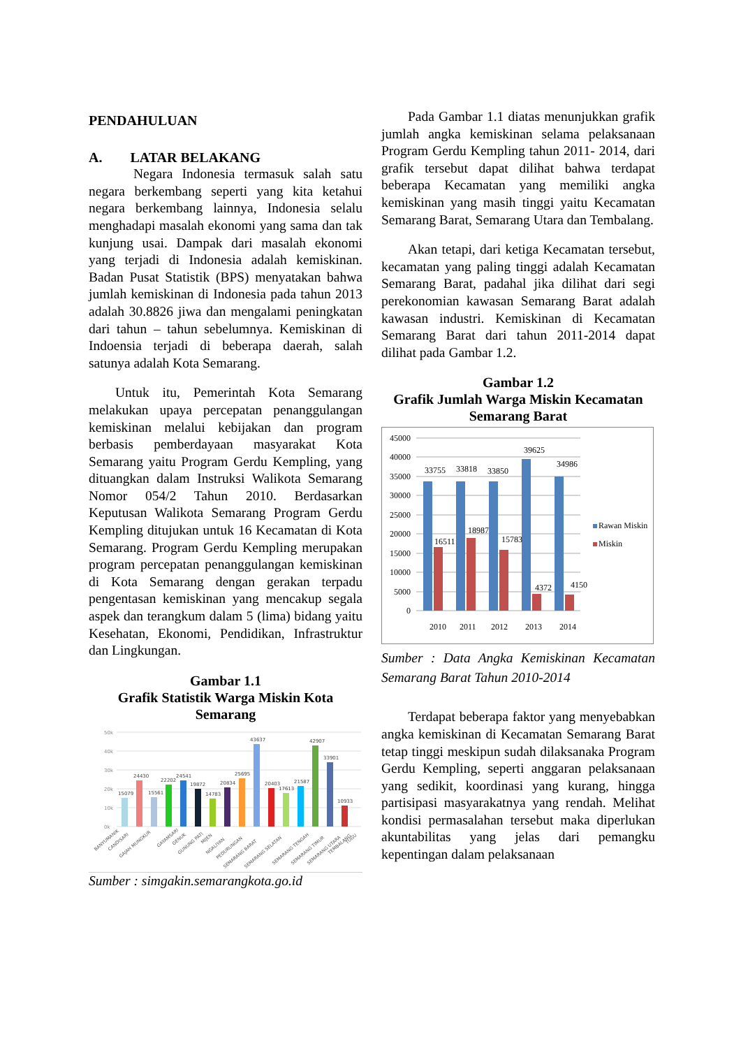PENDAHULUAN
A. LATAR BELAKANG
Negara Indonesia termasuk salah satu negara berkembang seperti yang kita ketahui negara berkembang lainnya, Indonesia selalu menghadapi masalah ekonomi yang sama dan tak kunjung usai. Dampak dari masalah ekonomi yang terjadi di Indonesia adalah kemiskinan. Badan Pusat Statistik (BPS) menyatakan bahwa jumlah kemiskinan di Indonesia pada tahun 2013 adalah 30.8826 jiwa dan mengalami peningkatan dari tahun – tahun sebelumnya. Kemiskinan di Indoensia terjadi di beberapa daerah, salah satunya adalah Kota Semarang.
Untuk itu, Pemerintah Kota Semarang melakukan upaya percepatan penanggulangan kemiskinan melalui kebijakan dan program berbasis pemberdayaan masyarakat Kota Semarang yaitu Program Gerdu Kempling, yang dituangkan dalam Instruksi Walikota Semarang Nomor 054/2 Tahun 2010. Berdasarkan Keputusan Walikota Semarang Program Gerdu Kempling ditujukan untuk 16 Kecamatan di Kota Semarang. Program Gerdu Kempling merupakan program percepatan penanggulangan kemiskinan di Kota Semarang dengan gerakan terpadu pengentasan kemiskinan yang mencakup segala aspek dan terangkum dalam 5 (lima) bidang yaitu Kesehatan, Ekonomi, Pendidikan, Infrastruktur dan Lingkungan.
Gambar 1.1
Grafik Statistik Warga Miskin Kota Semarang
50k
40k
30k
20k
10k
0k
15079
24430
15561
22202
24541
19872
14783
20834
25695
43637
20403
17613
21587
42907
33901
10933
BANYUMANIK
CANDISARI
GAJAH MUNGKUR
GAYAMSARI
GENUK
GUNUNG PATI
MIJEN
NGALIYAN
PEDURUNGAN
SEMARANG BARAT
SEMARANG SELATAN
SEMARANG TENGAH
SEMARANG TIMUR
SEMARANG UTARA
TEMBALANG
TUGU
Sumber : simgakin.semarangkota.go.id
Pada Gambar 1.1 diatas menunjukkan grafik jumlah angka kemiskinan selama pelaksanaan Program Gerdu Kempling tahun 2011- 2014, dari grafik tersebut dapat dilihat bahwa terdapat beberapa Kecamatan yang memiliki angka kemiskinan yang masih tinggi yaitu Kecamatan Semarang Barat, Semarang Utara dan Tembalang.
Akan tetapi, dari ketiga Kecamatan tersebut, kecamatan yang paling tinggi adalah Kecamatan Semarang Barat, padahal jika dilihat dari segi perekonomian kawasan Semarang Barat adalah kawasan industri. Kemiskinan di Kecamatan Semarang Barat dari tahun 2011-2014 dapat dilihat pada Gambar 1.2.
Gambar 1.2
Grafik Jumlah Warga Miskin Kecamatan Semarang Barat
45000
40000
35000
30000
25000
20000
15000
10000
5000
0
33755
33818
33850
39625
34986
16511
18987
15783
4372
4150
2010
2011
2012
2013
2014
Rawan Miskin
Miskin
Sumber : Data Angka Kemiskinan Kecamatan Semarang Barat Tahun 2010-2014
Terdapat beberapa faktor yang menyebabkan angka kemiskinan di Kecamatan Semarang Barat tetap tinggi meskipun sudah dilaksanaka Program Gerdu Kempling, seperti anggaran pelaksanaan yang sedikit, koordinasi yang kurang, hingga partisipasi masyarakatnya yang rendah. Melihat kondisi permasalahan tersebut maka diperlukan akuntabilitas yang jelas dari pemangku kepentingan dalam pelaksanaan